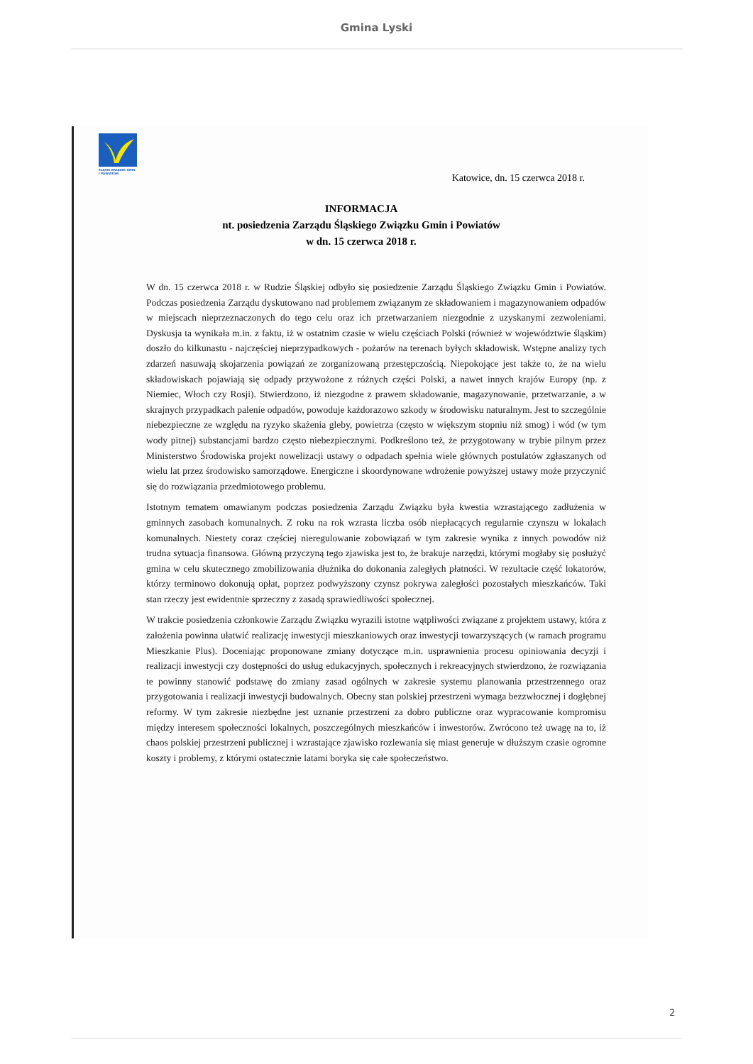Gmina Lyski
ŚLĄSKI ZWIĄZEK GMIN I POWIATÓW
Katowice, dn. 15 czerwca 2018 r.
INFORMACJA
nt. posiedzenia Zarządu Śląskiego Związku Gmin i Powiatów
w dn. 15 czerwca 2018 r.
W dn. 15 czerwca 2018 r. w Rudzie Śląskiej odbyło się posiedzenie Zarządu Śląskiego Związku Gmin i Powiatów. Podczas posiedzenia Zarządu dyskutowano nad problemem związanym ze składowaniem i magazynowaniem odpadów w miejscach nieprzeznaczonych do tego celu oraz ich przetwarzaniem niezgodnie z uzyskanymi zezwoleniami. Dyskusja ta wynikała m.in. z faktu, iż w ostatnim czasie w wielu częściach Polski (również w województwie śląskim) doszło do kilkunastu - najczęściej nieprzypadkowych - pożarów na terenach byłych składowisk. Wstępne analizy tych zdarzeń nasuwają skojarzenia powiązań ze zorganizowaną przestępczością. Niepokojące jest także to, że na wielu składowiskach pojawiają się odpady przywożone z różnych części Polski, a nawet innych krajów Europy (np. z Niemiec, Włoch czy Rosji). Stwierdzono, iż niezgodne z prawem składowanie, magazynowanie, przetwarzanie, a w skrajnych przypadkach palenie odpadów, powoduje każdorazowo szkody w środowisku naturalnym. Jest to szczególnie niebezpieczne ze względu na ryzyko skażenia gleby, powietrza (często w większym stopniu niż smog) i wód (w tym wody pitnej) substancjami bardzo często niebezpiecznymi. Podkreślono też, że przygotowany w trybie pilnym przez Ministerstwo Środowiska projekt nowelizacji ustawy o odpadach spełnia wiele głównych postulatów zgłaszanych od wielu lat przez środowisko samorządowe. Energiczne i skoordynowane wdrożenie powyższej ustawy może przyczynić się do rozwiązania przedmiotowego problemu.
Istotnym tematem omawianym podczas posiedzenia Zarządu Związku była kwestia wzrastającego zadłużenia w gminnych zasobach komunalnych. Z roku na rok wzrasta liczba osób niepłacących regularnie czynszu w lokalach komunalnych. Niestety coraz częściej nieregulowanie zobowiązań w tym zakresie wynika z innych powodów niż trudna sytuacja finansowa. Główną przyczyną tego zjawiska jest to, że brakuje narzędzi, którymi mogłaby się posłużyć gmina w celu skutecznego zmobilizowania dłużnika do dokonania zaległych płatności. W rezultacie część lokatorów, którzy terminowo dokonują opłat, poprzez podwyższony czynsz pokrywa zaległości pozostałych mieszkańców. Taki stan rzeczy jest ewidentnie sprzeczny z zasadą sprawiedliwości społecznej.
W trakcie posiedzenia członkowie Zarządu Związku wyrazili istotne wątpliwości związane z projektem ustawy, która z założenia powinna ułatwić realizację inwestycji mieszkaniowych oraz inwestycji towarzyszących (w ramach programu Mieszkanie Plus). Doceniając proponowane zmiany dotyczące m.in. usprawnienia procesu opiniowania decyzji i realizacji inwestycji czy dostępności do usług edukacyjnych, społecznych i rekreacyjnych stwierdzono, że rozwiązania te powinny stanowić podstawę do zmiany zasad ogólnych w zakresie systemu planowania przestrzennego oraz przygotowania i realizacji inwestycji budowalnych. Obecny stan polskiej przestrzeni wymaga bezzwłocznej i dogłębnej reformy. W tym zakresie niezbędne jest uznanie przestrzeni za dobro publiczne oraz wypracowanie kompromisu między interesem społeczności lokalnych, poszczególnych mieszkańców i inwestorów. Zwrócono też uwagę na to, iż chaos polskiej przestrzeni publicznej i wzrastające zjawisko rozlewania się miast generuje w dłuższym czasie ogromne koszty i problemy, z którymi ostatecznie latami boryka się całe społeczeństwo.
2